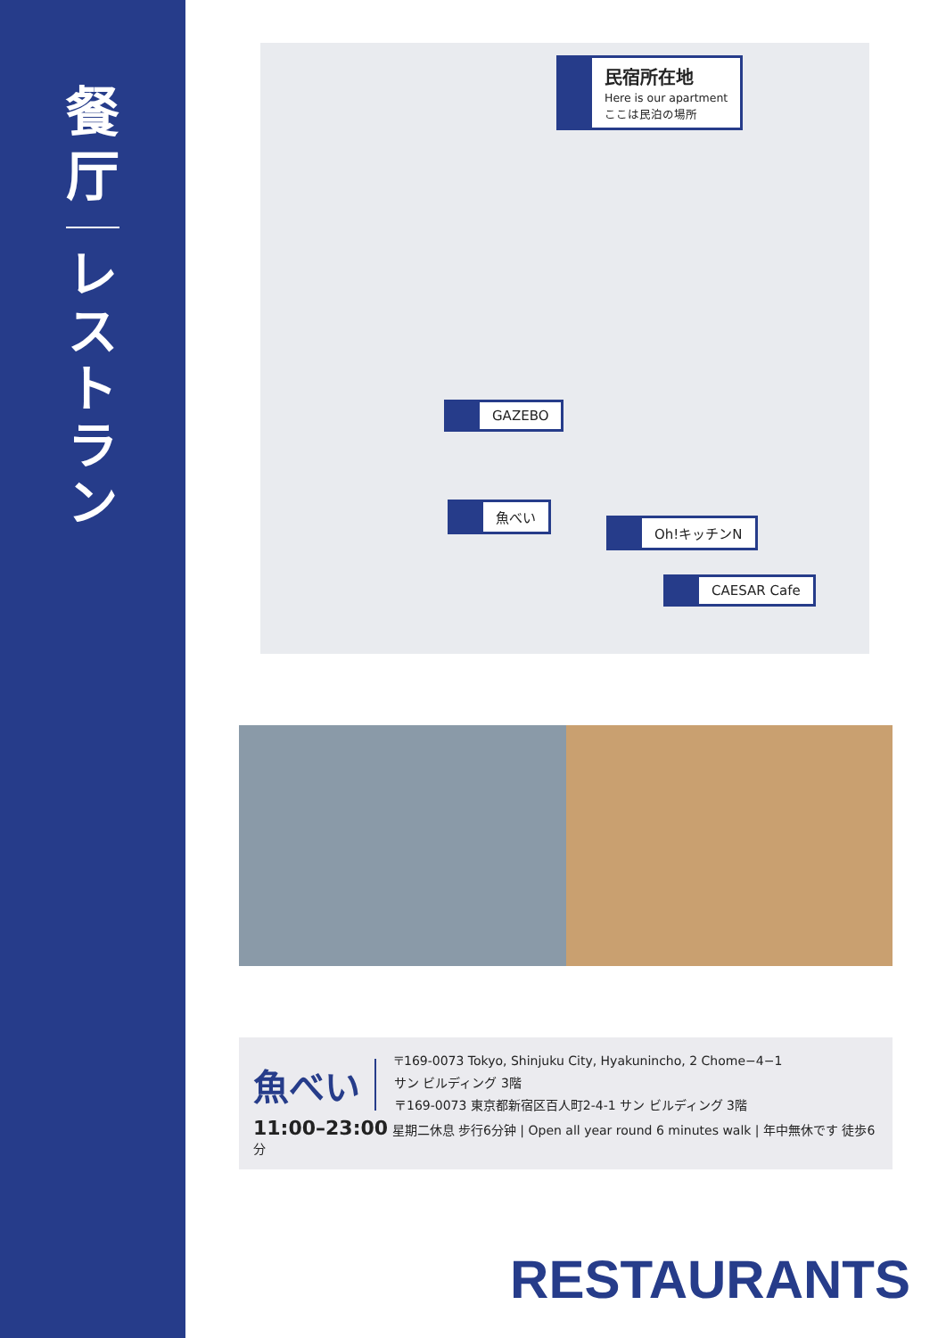餐
厅
レストラン
民宿所在地
Here is our apartment
ここは民泊の場所
GAZEBO
魚べい
Oh!キッチンN
CAESAR Cafe
魚べい
〒169-0073 Tokyo, Shinjuku City, Hyakunincho, 2 Chome−4−1
サン ビルディング 3階
〒169-0073 東京都新宿区百人町2-4-1 サン ビルディング 3階
11:00–23:00 星期二休息 步行6分钟 | Open all year round 6 minutes walk | 年中無休です 徒歩6分
RESTAURANTS